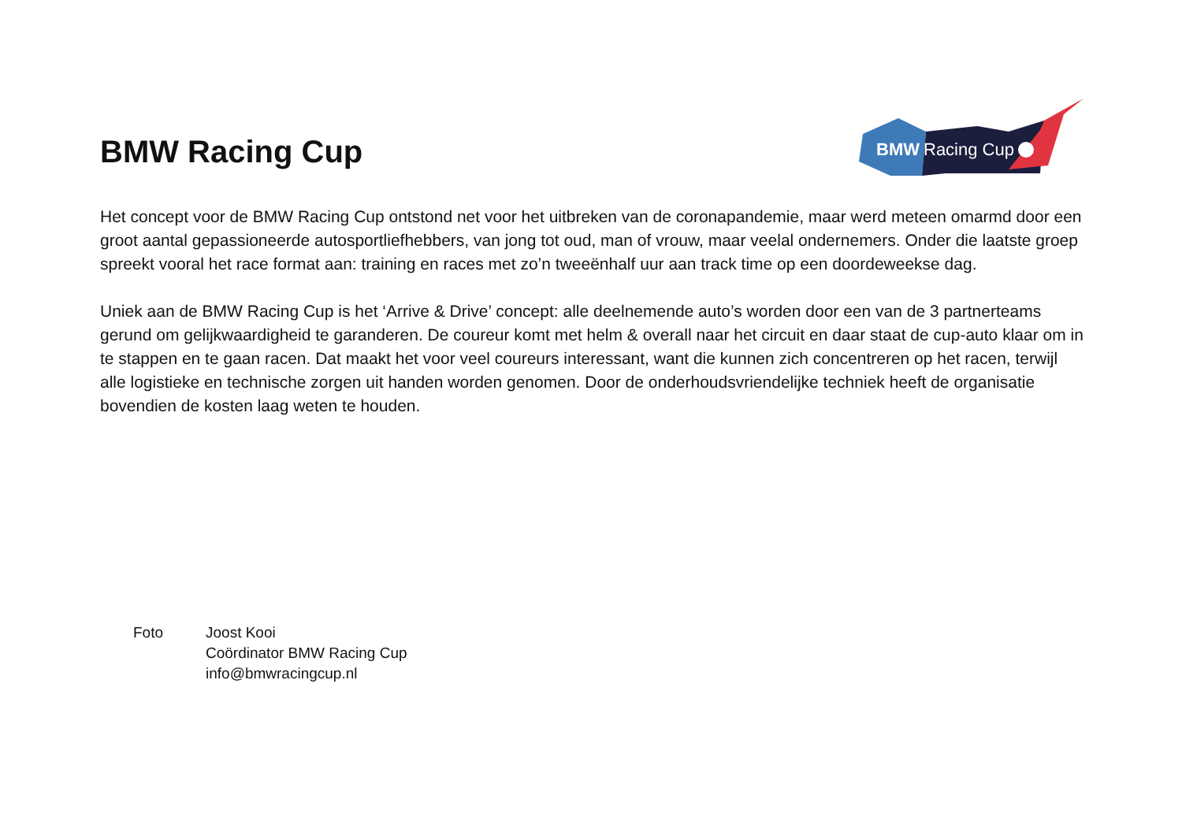BMW Racing Cup
BMW
Racing Cup
Het concept voor de BMW Racing Cup ontstond net voor het uitbreken van de coronapandemie, maar werd meteen omarmd door een groot aantal gepassioneerde autosportliefhebbers, van jong tot oud, man of vrouw, maar veelal ondernemers. Onder die laatste groep spreekt vooral het race format aan: training en races met zo’n tweeënhalf uur aan track time op een doordeweekse dag.
Uniek aan de BMW Racing Cup is het ‘Arrive & Drive’ concept: alle deelnemende auto’s worden door een van de 3 partnerteams gerund om gelijkwaardigheid te garanderen. De coureur komt met helm & overall naar het circuit en daar staat de cup-auto klaar om in te stappen en te gaan racen. Dat maakt het voor veel coureurs interessant, want die kunnen zich concentreren op het racen, terwijl alle logistieke en technische zorgen uit handen worden genomen. Door de onderhoudsvriendelijke techniek heeft de organisatie bovendien de kosten laag weten te houden.
Foto Joost Kooi
Coördinator BMW Racing Cup
info@bmwracingcup.nl